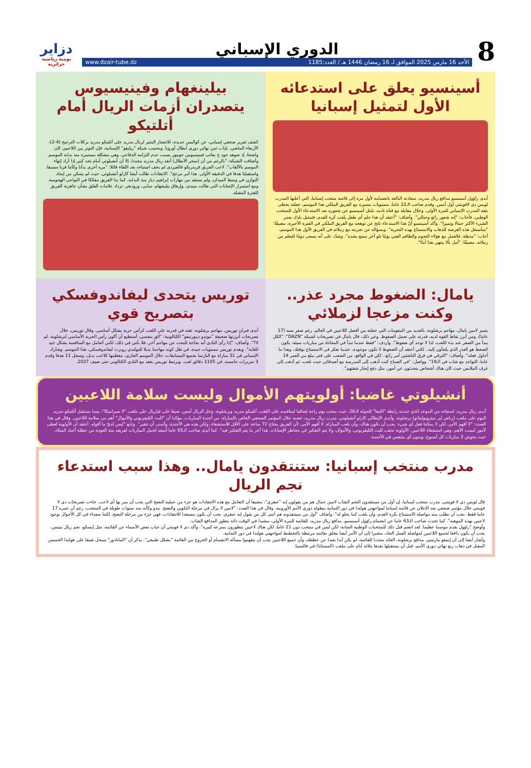8
الدوري الإسباني
الأحد 16 مارس 2025 الموافق لـ 16 رمضان 1446 هـ / العدد:1185 www.dzair-tube.dz
دزاير
يومية رياضية جزائرية
أسينسيو يعلق على استدعائه الأول لتمثيل إسبانيا
أبدى راؤول أسينسيو مدافع ريال مدريد، سعادته البالغة بانضمامه لأول مرة إلى قائمة منتخب إسبانيا، التي أعلنها المدرب لويس دي لافوينتي أول أمس. وقدم صاحب الـ22 عاما، مستويات متميزة مع الفريق الملكي هذا الموسم، جعلته يحظى بثقة المدرب الإسباني للمرة الأولى. وخلال مقابلة مع قناة ناديه، سُئل أسينسيو عن شعوره بعد الاستدعاء الأول للمنتخب الوطني، فأجاب: "إنه شعور رائع وخيالي". وأضاف: "أعتقد أن هذا حلم أي طفل يلعب كرة القدم، فتمثيل بلدك يعتبر الشيء الأكثر جمالا وتميزا". وأكد أسينسيو أنّ هذا الاستدعاء ناتج عن توهجه مع الفريق الملكي في الفترة الأخيرة، مضيفًا: "سأستغل هذه الفرصة للذهاب والاستمتاع بهذه التجربة". وبسؤاله عن تجربته مع زملائه في الفريق الأول هذا الموسم، أجاب: "مذهلة، فالعمل مع هؤلاء النجوم والطاقم الفني يومًا تلو آخر ممتع بشدة". وشدّد على أنه يسعى دومًا للتعلم من زملائه، مضيفًا: "أمل بألا ينتهي هذا أبدًا".
بيلينغهام وفينيسيوس يتصدران أزمات الريال أمام أتلتيكو
كشف تقرير صحفي إسباني، عن كواليس جديدة، للانتصار المثير لريال مدريد على أتلتيكو مدريد بركلات الترجيح (4-2)، الأربعاء الماضي، بإياب ثمن نهائي دوري أبطال أوروبا. وبحسب شبكة "ريليفو" الإسبانية، فإن التوتر بين اللاعبين كان واضحا، إذ شوهد جود ج يعاتب فينيسيوس جونيور بسبب عدم التزامه الدفاعي، وهي مشكلة مستمرة منذ بداية الموسم. وأضافت الشبكة: "بالرغم من أن (سحر الأبطال) أنقذ ريال مدريد مجددا، إلا أن أنشيلوتي أمام تحد كبير إذا أراد إنهاء الموسم بالألقاب". لاعب الفريق فريدريكو فالفيردي لم يخف استياءه بعد اللقاء قائلا: "مرة أخرى بدأنا وكأننا فزنا مسبقا، واستقبلنا هدفا في الدقيقة الأولى. هذا أمر مزعج". الانتقادات طالت أيضا كارلو أنشيلوتي، حيث لم يتمكن من إيجاد التوازن في وسط الميدان، ولم يستفد من مهارات إبراهيم دياز منذ البداية، كما بدا الفريق مفككا في النواحي الهجومية. ومع استمرار الإصابات التي طالت ميندي، وإرهاق بيلينغهام، مبابي، وروديغر، تزداد علامات القلق بشأن جاهزية الفريق للفترة المقبلة.
يامال: الضغوط مجرد عذر.. وكنت مزعجا لزملائي
يتميز لامين يامال، مهاجم برشلونة، بالعديد من المقومات التي جعلته من أفضل اللاعبين في العالم، رغم صغر سنه (17 عاما)، ومن أبرز نقاط القوة لديه، قدرته على تحمل الضغوط. وعن ذلك، قال يامال في تصريحات لشبكة "DAZN": "الكل يبدأ من الصفر عند بدء اللعب، لذا لا توجد أي ضغوط". وأردف: "فقط عندما تبدأ في المعاناة من مباريات سيئة، يكون الضغط هو العذر الذي يلجأون إليه.. لكني أعتقد أن الضغوط لا تكون موجودة، عندما تفكر في الاستمتاع بوقتك، وهذا ما أحاول فعله". وأضاف: "الترقي في فرق الناشئين أمر رائع.. لكن في الواقع، من الصعب على فتى يبلغ من العمر 14 عاما، التواجد مع شاب في الـ19". وواصل: "في الصباح كنت أذهب إلى المدرسة مع أصدقائي حيث نلعب، ثم أذهب إلى غرف الملابس حيث كان هناك أشخاص يتحدثون عن أمور، مثل دفع إيجار شقتهم".
توريس يتحدى ليفاندوفسكي بتصريح قوي
أبدى فيران توريس، مهاجم برشلونة، ثقته في قدرته على اللعب كرأس حربة بشكل أساسي. وقال توريس، خلال تصريحات أبرزتها صحيفة "موندو ديبورتيفو" الكتالونية: "أثق بنفسي، أستطيع أن أكون رأس الحربة الأساسي لبرشلونة، لم لا؟". وأضاف: "إذا رأى النادي أنه بحاجة للبحث عن مهاجم آخر، فلا بأس في ذلك، لكني أتعامل مع المنافسة بشكل جيد للغاية". ويقدم توريس مستويات جيدة، في ظل كونه مهاجما بديلا للبولندي روبرت ليفاندوفسكي، هذا الموسم. وشارك الإسباني في 31 مباراة مع البارسا بجميع المسابقات، خلال الموسم الجاري، معظمها كلاعب بديل، وسجل 11 هدفا وقدم 3 تمريرات حاسمة، في 1105 دقائق لعب. ويرتبط توريس بعقد مع النادي الكتالوني حتى صيف 2027.
أنشيلوتي غاضبا: أولويتهم الأموال وليست سلامة اللاعبين
أبدى ريال مدريد، استياءه من الموعد الذي حددته رابطة "الليغا" للجولة الـ28، حيث منحت يوم راحة إضافيا لمنافسه على اللقب، أتلتيكو مدريد وبرشلونة. وحل الريال أمس، ضيفا على فياريال على ملعب "لا سيراميكا"، بينما يستقبل أتلتيكو مدريد اليوم على ملعب (رياض إير ميتروبوليتانو) برشلونة. وأبدى الإيطالي كارلو أنشيلوتي، مدرب ريال مدريد، غضبه خلال المؤتمر الصحفي الخاص بالمباراة، من أجندة المباريات، مؤكدا أن "البث التليفزيوني والأموال" أهم من سلامة اللاعبين. وقال في هذا الصدد: "لا أفهم الأمر، لكن لا يمكننا فعل أي شيء. يجب أن نكون هناك، وأن نلعب المباراة. لا أفهم الأمر، لأن الفريق يحتاج 72 ساعة على الأقل للاستشفاء، ولكن هذه هي الأجندة، وأتمنى أن تتغير". وتابع "ليس لديّ ما أقوله. أعتقد أن الأولوية تُعطى لأمور ليست الأهم، وهي استشفاء اللاعبين. الأولوية تذهب للبث التليفزيوني، والأموال، ولا يتم التفكير في مخاطر الإصابات. هذا آخر ما يتم التفكير فيه". كما أبدى صاحب الـ65 عاما أسفه لحمل المباريات لفريقه منذ العودة من عطلة أعياد الميلاد، حيث يخوض 3 مباريات كل أسبوع، وبدون أي متنفس في الأجندة.
مدرب منتخب إسبانيا: ستنتقدون يامال.. وهذا سبب استدعاء نجم الريال
قال لويس دي لا فوينتي، مدرب منتخب إسبانيا، إن أول من سينتقدون النجم الشاب لامين جمال هم من يقولون إنه "عبقري"، مضيفا أن التعامل مع هذه الانتقادات هو جزء من عملية النضج التي يجب أن يمر بها أي لاعب. جاءت تصريحات دي لا فوينتي خلال مؤتمر صحفي بعد الإعلان عن قائمة إسبانيا لمواجهتي هولندا في دور الثمانية ببطولة دوري الأمم الأوروبية. وقال في هذا الصدد: "لامين لا يزال في مرحلة التكوين والنضج. يبدو وكأنه منذ سنوات طويلة في المنتخب، رغم أن عمره 17 عاما فقط. يجب أن نطلب منه مواصلة الاستمتاع بكرة القدم، وأن يلعب كما يحلو له". وأضاف "أول من سينتقدونه هم أنتم. كل من يقول إنه عبقري. يجب أن يكون مستعدا للانتقادات، فهي جزء من مرحلة النضج، لكننا سعداء في كل الأحوال بوجود لاعبين بهذه الموهبة". كما تحدث صاحب الـ63 عاما عن انضمام راؤول أسينسيو، مدافع ريال مدريد، للقائمة للمرة الأولى، مشيدا في الوقت ذاته بتطور المدافع الشاب.
وأوضح "راؤول يقدم موسما عظيما. لقد انضم قبل ذلك للمنتخبات الوطنية الشابة، لكن ليس في منتخب دون 21 عاما، لكن هناك لاعبين يتطورون بسرعة كبيرة". وأكد دي لا فوينتي أن غياب بعض الأسماء عن القائمة، مثل إيسكو، نجم ريال بيتيس، يجب أن يكون دافعا لجميع اللاعبين لمواصلة العمل الجاد، مشيرا إلى أن الأمر أيضا يتعلق بقائمة مرتبطة بالتخطيط لمواجهتي هولندا في دور الثمانية.
وأشار أيضا إلى أن إينيغو مارتينيز، مدافع برشلونة، العائد مجددا للقائمة، لم يكن أبدا بعيدا عن خططه، وأن جميع اللاعبين يجب أن يتفهموا مسألة الانضمام أو الخروج من القائمة "بشكل طبيعي". يذكر أن "الماتادور" سيحل ضيفا على هولندا الخميس المقبل في ذهاب ربع نهائي دوري الأمم، قبل أن يستقبلها بعدها بثلاثة أيام على ملعب (المستايا) في فالنسيا.